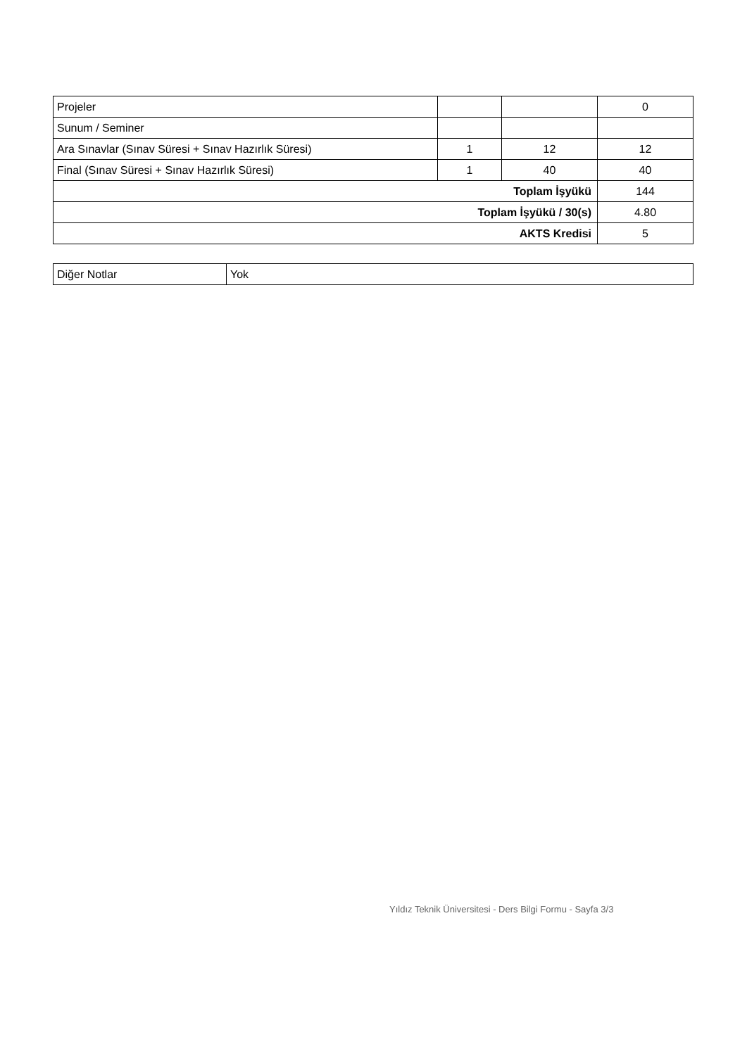| Projeler | | | 0 |
| Sunum / Seminer | | | |
| Ara Sınavlar (Sınav Süresi + Sınav Hazırlık Süresi) | 1 | 12 | 12 |
| Final (Sınav Süresi + Sınav Hazırlık Süresi) | 1 | 40 | 40 |
| Toplam İşyükü | | | 144 |
| Toplam İşyükü / 30(s) | | | 4.80 |
| AKTS Kredisi | | | 5 |
| Diğer Notlar | Yok |
Yıldız Teknik Üniversitesi - Ders Bilgi Formu - Sayfa 3/3